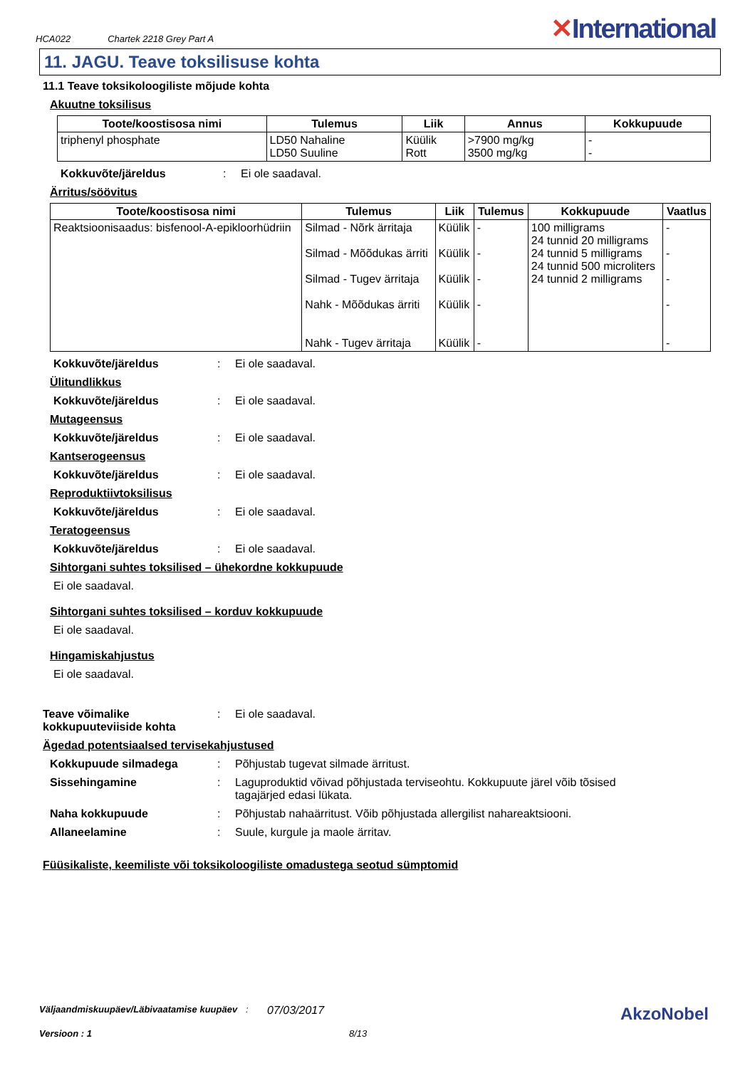HCA022 Chartek 2218 Grey Part A
✕International
11. JAGU. Teave toksilisuse kohta
11.1 Teave toksikoloogiliste mõjude kohta
Akuutne toksilisus
| Toote/koostisosa nimi | Tulemus | Liik | Annus | Kokkupuude |
| --- | --- | --- | --- | --- |
| triphenyl phosphate | LD50 Nahaline LD50 Suuline | Küülik Rott | >7900 mg/kg 3500 mg/kg | - - |
Kokkuvõte/järeldus: Ei ole saadaval.
Ärritus/söövitus
| Toote/koostisosa nimi | Tulemus | Liik | Tulemus | Kokkupuude | Vaatlus |
| --- | --- | --- | --- | --- | --- |
| Reaktsioonisaadus: bisfenool-A-epikloorhüdriin | Silmad - Nõrk ärritaja Silmad - Mõõdukas ärriti Silmad - Tugev ärritaja Nahk - Mõõdukas ärriti Nahk - Tugev ärritaja | Küülik Küülik Küülik Küülik Küülik | - - - - - | 100 milligrams 24 tunnid 20 milligrams 24 tunnid 5 milligrams 24 tunnid 500 microliters 24 tunnid 2 milligrams | - - - - - |
Kokkuvõte/järeldus: Ei ole saadaval.
Ülitundlikkus
Kokkuvõte/järeldus: Ei ole saadaval.
Mutageensus
Kokkuvõte/järeldus: Ei ole saadaval.
Kantserogeensus
Kokkuvõte/järeldus: Ei ole saadaval.
Reproduktiivtoksilisus
Kokkuvõte/järeldus: Ei ole saadaval.
Teratogeensus
Kokkuvõte/järeldus: Ei ole saadaval.
Sihtorgani suhtes toksilised – ühekordne kokkupuude
Ei ole saadaval.
Sihtorgani suhtes toksilised – korduv kokkupuude
Ei ole saadaval.
Hingamiskahjustus
Ei ole saadaval.
Teave võimalike kokkupuuteviiside kohta: Ei ole saadaval.
Ägedad potentsiaalsed tervisekahjustused
Kokkupuude silmadega: Põhjustab tugevat silmade ärritust.
Sissehingamine: Laguproduktid võivad põhjustada terviseohtu. Kokkupuute järel võib tõsised tagajärjed edasi lükata.
Naha kokkupuude: Põhjustab nahaärritust. Võib põhjustada allergilist nahareaktsiooni.
Allaneelamine: Suule, kurgule ja maole ärritav.
Füüsikaliste, keemiliste või toksikoloogiliste omadustega seotud sümptomid
Väljaandmiskuupäev/Läbivaatamise kuupäev: 07/03/2017 AkzoNobel
Versioon : 1 8/13